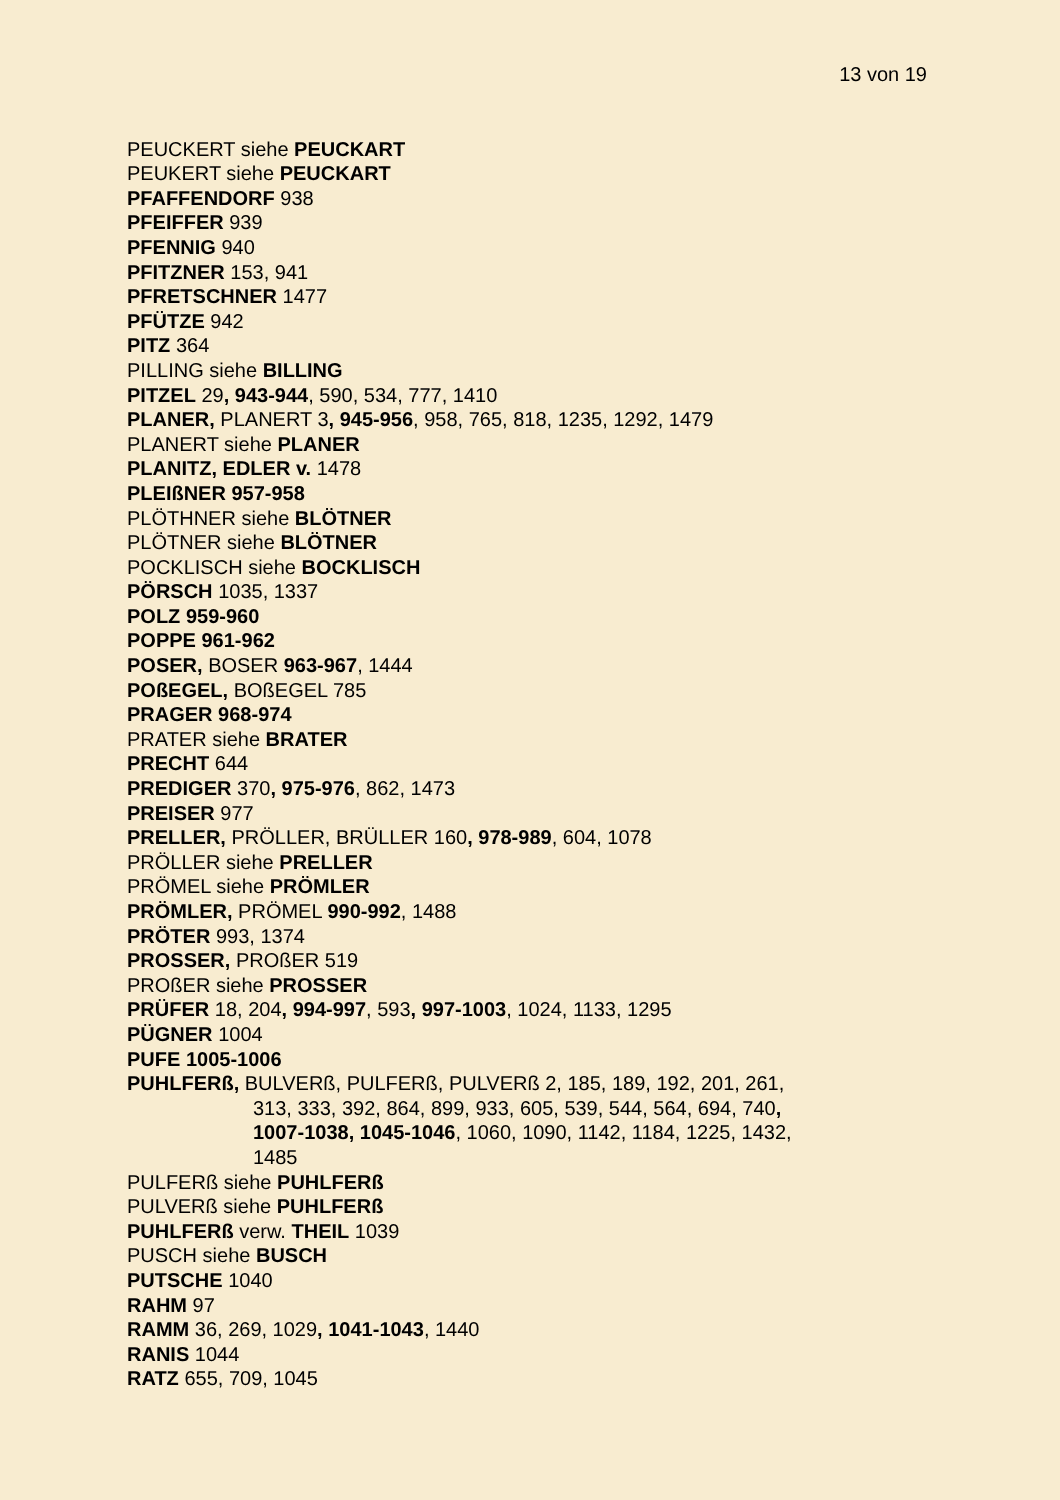13 von 19
PEUCKERT siehe PEUCKART
PEUKERT siehe PEUCKART
PFAFFENDORF 938
PFEIFFER 939
PFENNIG 940
PFITZNER 153, 941
PFRETSCHNER 1477
PFÜTZE 942
PITZ 364
PILLING siehe BILLING
PITZEL 29, 943-944, 590, 534, 777, 1410
PLANER, PLANERT 3, 945-956, 958, 765, 818, 1235, 1292, 1479
PLANERT siehe PLANER
PLANITZ, EDLER v. 1478
PLEIßNER 957-958
PLÖTHNER siehe BLÖTNER
PLÖTNER siehe BLÖTNER
POCKLISCH siehe BOCKLISCH
PÖRSCH 1035, 1337
POLZ 959-960
POPPE 961-962
POSER, BOSER 963-967, 1444
POßEGEL, BOßEGEL 785
PRAGER 968-974
PRATER siehe BRATER
PRECHT 644
PREDIGER 370, 975-976, 862, 1473
PREISER 977
PRELLER, PRÖLLER, BRÜLLER 160, 978-989, 604, 1078
PRÖLLER siehe PRELLER
PRÖMEL siehe PRÖMLER
PRÖMLER, PRÖMEL 990-992, 1488
PRÖTER 993, 1374
PROSSER, PROßER 519
PROßER siehe PROSSER
PRÜFER 18, 204, 994-997, 593, 997-1003, 1024, 1133, 1295
PÜGNER 1004
PUFE 1005-1006
PUHLFERß, BULVERß, PULFERß, PULVERß 2, 185, 189, 192, 201, 261,
313, 333, 392, 864, 899, 933, 605, 539, 544, 564, 694, 740,
1007-1038, 1045-1046, 1060, 1090, 1142, 1184, 1225, 1432,
1485
PULFERß siehe PUHLFERß
PULVERß siehe PUHLFERß
PUHLFERß verw. THEIL 1039
PUSCH siehe BUSCH
PUTSCHE 1040
RAHM 97
RAMM 36, 269, 1029, 1041-1043, 1440
RANIS 1044
RATZ 655, 709, 1045